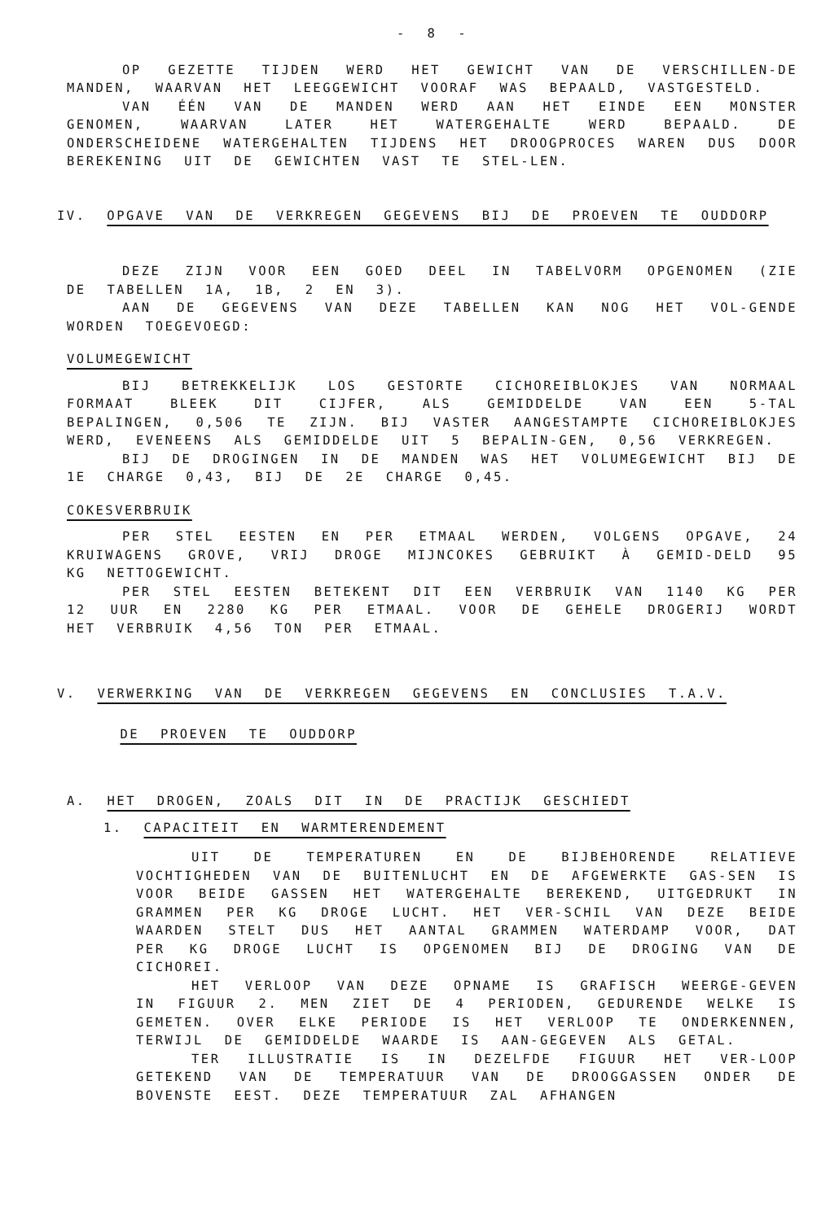- 8 -
OP GEZETTE TIJDEN WERD HET GEWICHT VAN DE VERSCHILLEN-DE MANDEN, WAARVAN HET LEEGGEWICHT VOORAF WAS BEPAALD, VASTGESTELD.
VAN ÉÉN VAN DE MANDEN WERD AAN HET EINDE EEN MONSTER GENOMEN, WAARVAN LATER HET WATERGEHALTE WERD BEPAALD. DE ONDERSCHEIDENE WATERGEHALTEN TIJDENS HET DROOGPROCES WAREN DUS DOOR BEREKENING UIT DE GEWICHTEN VAST TE STEL-LEN.
IV. OPGAVE VAN DE VERKREGEN GEGEVENS BIJ DE PROEVEN TE OUDDORP
DEZE ZIJN VOOR EEN GOED DEEL IN TABELVORM OPGENOMEN (ZIE DE TABELLEN 1A, 1B, 2 EN 3).
AAN DE GEGEVENS VAN DEZE TABELLEN KAN NOG HET VOL-GENDE WORDEN TOEGEVOEGD:
VOLUMEGEWICHT
BIJ BETREKKELIJK LOS GESTORTE CICHOREIBLOKJES VAN NORMAAL FORMAAT BLEEK DIT CIJFER, ALS GEMIDDELDE VAN EEN 5-TAL BEPALINGEN, 0,506 TE ZIJN. BIJ VASTER AANGESTAMPTE CICHOREIBLOKJES WERD, EVENEENS ALS GEMIDDELDE UIT 5 BEPALIN-GEN, 0,56 VERKREGEN.
BIJ DE DROGINGEN IN DE MANDEN WAS HET VOLUMEGEWICHT BIJ DE 1E CHARGE 0,43, BIJ DE 2E CHARGE 0,45.
COKESVERBRUIK
PER STEL EESTEN EN PER ETMAAL WERDEN, VOLGENS OPGAVE, 24 KRUIWAGENS GROVE, VRIJ DROGE MIJNCOKES GEBRUIKT À GEMID-DELD 95 KG NETTOGEWICHT.
PER STEL EESTEN BETEKENT DIT EEN VERBRUIK VAN 1140 KG PER 12 UUR EN 2280 KG PER ETMAAL. VOOR DE GEHELE DROGERIJ WORDT HET VERBRUIK 4,56 TON PER ETMAAL.
V. VERWERKING VAN DE VERKREGEN GEGEVENS EN CONCLUSIES T.A.V.
DE PROEVEN TE OUDDORP
A. HET DROGEN, ZOALS DIT IN DE PRACTIJK GESCHIEDT
1. CAPACITEIT EN WARMTERENDEMENT
UIT DE TEMPERATUREN EN DE BIJBEHORENDE RELATIEVE VOCHTIGHEDEN VAN DE BUITENLUCHT EN DE AFGEWERKTE GAS-SEN IS VOOR BEIDE GASSEN HET WATERGEHALTE BEREKEND, UITGEDRUKT IN GRAMMEN PER KG DROGE LUCHT. HET VER-SCHIL VAN DEZE BEIDE WAARDEN STELT DUS HET AANTAL GRAMMEN WATERDAMP VOOR, DAT PER KG DROGE LUCHT IS OPGENOMEN BIJ DE DROGING VAN DE CICHOREI.
HET VERLOOP VAN DEZE OPNAME IS GRAFISCH WEERGE-GEVEN IN FIGUUR 2. MEN ZIET DE 4 PERIODEN, GEDURENDE WELKE IS GEMETEN. OVER ELKE PERIODE IS HET VERLOOP TE ONDERKENNEN, TERWIJL DE GEMIDDELDE WAARDE IS AAN-GEGEVEN ALS GETAL.
TER ILLUSTRATIE IS IN DEZELFDE FIGUUR HET VER-LOOP GETEKEND VAN DE TEMPERATUUR VAN DE DROOGGASSEN ONDER DE BOVENSTE EEST. DEZE TEMPERATUUR ZAL AFHANGEN